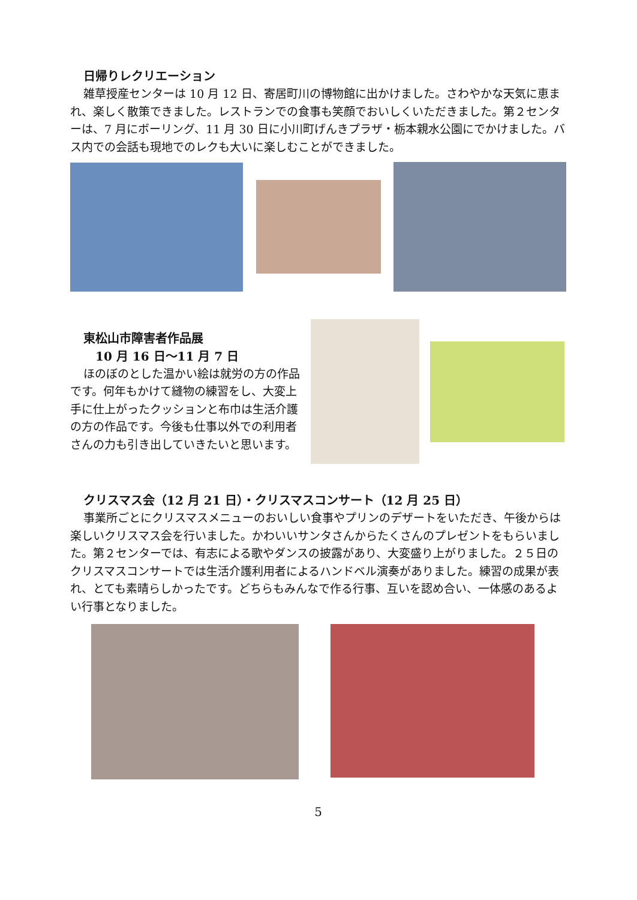日帰りレクリエーション
雑草授産センターは 10 月 12 日、寄居町川の博物館に出かけました。さわやかな天気に恵まれ、楽しく散策できました。レストランでの食事も笑顔でおいしくいただきました。第２センターは、7 月にボーリング、11 月 30 日に小川町げんきプラザ・栃本親水公園にでかけました。バス内での会話も現地でのレクも大いに楽しむことができました。
東松山市障害者作品展
10 月 16 日～11 月 7 日
ほのぼのとした温かい絵は就労の方の作品です。何年もかけて縫物の練習をし、大変上手に仕上がったクッションと布巾は生活介護の方の作品です。今後も仕事以外での利用者さんの力も引き出していきたいと思います。
クリスマス会（12 月 21 日）・クリスマスコンサート（12 月 25 日）
事業所ごとにクリスマスメニューのおいしい食事やプリンのデザートをいただき、午後からは楽しいクリスマス会を行いました。かわいいサンタさんからたくさんのプレゼントをもらいました。第２センターでは、有志による歌やダンスの披露があり、大変盛り上がりました。２５日のクリスマスコンサートでは生活介護利用者によるハンドベル演奏がありました。練習の成果が表れ、とても素晴らしかったです。どちらもみんなで作る行事、互いを認め合い、一体感のあるよい行事となりました。
5